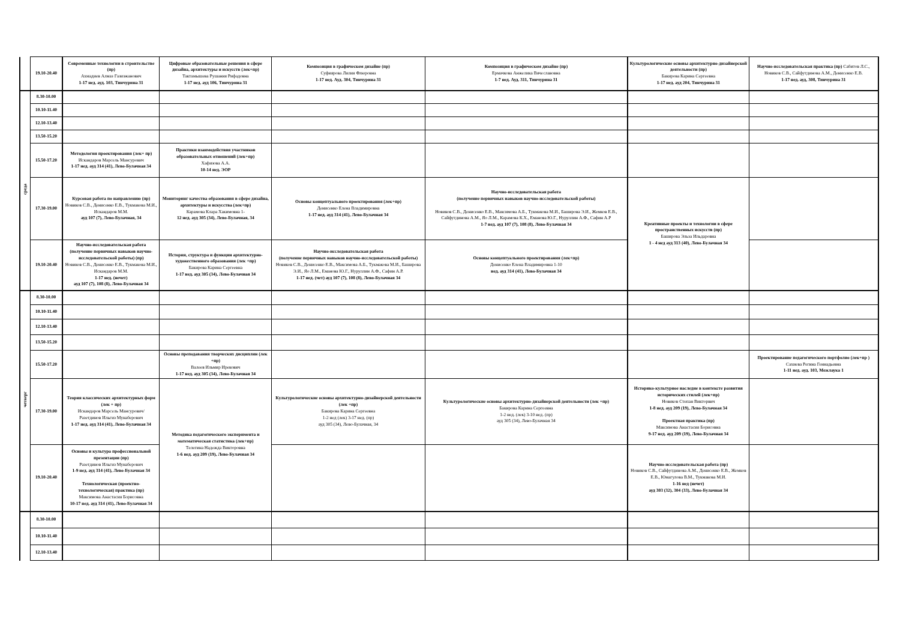| | 19.10-20.40 | Современные технологии в строительстве (пр) Ахмадиев Алмаз Газизжанович 1-17 нед. ауд. 103, Тинчурина 31 | Цифровые образовательные решения в сфере дизайна, архитектуры и искусств (лек+пр) Тактамышева Рушания Рифадовна 1-17 нед. ауд 106, Тинчурина 31 | Композиция в графическом дизайне (пр) Суфиярова Лилия Флюровна 1-17 нед. Ауд. 304, Тинчурина 31 | Композиция в графическом дизайне (пр) Ермачкова Анжелика Вячеславовна 1-7 нед. Ауд. 311, Тинчурина 31 | Культурологические основы архитектурно-дизайнерской деятельности (пр) Бакирова Карина Сергеевна 1-17 нед. ауд 204, Тинчурина 31 | Научно-исследовательская практика (пр) Сабитов Л.С., Новиков С.В., Сайфутдинова А.М., Денисенко Е.В. 1-17 нед. ауд, 308, Тинчурина 31 |
| среда | 8.30-10.00 | | | | | | |
| | 10.10-11.40 | | | | | | |
| | 12.10-13.40 | | | | | | |
| | 13.50-15.20 | | | | | | |
| | 15.50-17.20 | Методология проектирования (лек+ пр) Искандаров Марсель Мансурович 1-17 нед. ауд 314 (41), Лево-Булачная 34 | Практики взаимодействия участников образовательных отношений (лек+пр) Хафизова А.А. 10-14 нед. ЭОР | | | | |
| | 17.30-19.00 | Курсовая работа по направлению (пр) Новиков С.В., Денисенко Е.В., Тукмакова М.И., Искандаров М.М. ауд 107 (7), Лево-Булачная, 34 | Мониторинг качества образования в сфере дизайна, архитектуры и искусства (лек+пр) Карамова Клара Хакимовна 1- 12 нед. ауд 305 (34), Лево-Булачная, 34 | Основы концептуального проектирования (лек+пр) Денисенко Елена Владимировна 1-17 нед. ауд 314 (41), Лево-Булачная 34 | Научно-исследовательская работа (получение первичных навыков научно-исследовательской работы) Новиков С.В., Денисенко Е.В., Максимова А.Б., Тукмакова М.И., Баширова Э.И., Жемков Е.В., Сайфутдинова А.М., Яо Л.М., Карамова К.Х., Еманова Ю.Г., Нуруллин А.Ф., Сафин А.Р 1-7 нед. ауд 107 (7), 108 (8), Лево-Булачная 34 | Креативные проекты и технологии в сфере пространственных искусств (пр) Баширова Эльза Ильдаровна 1 - 4 нед ауд 313 (40), Лево-Булачная 34 | |
| | 19.10-20.40 | Научно-исследовательская работа (получение первичных навыков научно-исследовательской работы) (пр) Новиков С.В., Денисенко Е.В., Тукмакова М.И., Искандаров М.М. 1-17 нед. (нечет) ауд 107 (7), 108 (8), Лево-Булачная 34 | История, структура и функции архитектурно-художественного образования (лек +пр) Бакирова Карина Сергеевна 1-17 нед. ауд 305 (34), Лево-Булачная 34 | Научно-исследовательская работа (получение первичных навыков научно-исследовательской работы) Новиков С.В., Денисенко Е.В., Максимова А.Б., Тукмакова М.И., Баширова Э.И., Яо Л.М., Еманова Ю.Г., Нуруллин А.Ф., Сафин А.Р. 1-17 нед. (чет) ауд 107 (7), 108 (8), Лево-Булачная 34 | Основы концептуального проектирования (лек+пр) Денисенко Елена Владимировна 1-10 нед. ауд 314 (41), Лево-Булачная 34 | | |
| четверг | 8.30-10.00 | | | | | | |
| | 10.10-11.40 | | | | | | |
| | 12.10-13.40 | | | | | | |
| | 13.50-15.20 | | | | | | |
| | 15.50-17.20 | | Основы преподавания творческих дисциплин (лек +пр) Валеев Ильмир Ирекович 1-17 нед. ауд 305 (34), Лево-Булачная 34 | | | | Проектирование педагогического портфолио (лек+пр ) Сахиева Регина Геннадьевна 1-11 нед. ауд. 103, Межлаука 1 |
| | 17.30-19.00 | Теория классических архитектурных форм (лек + пр) Искандаров Марсель Мансурович/ Разетдинов Ильгиз Мунаберович 1-17 нед. ауд 314 (41), Лево-Булачная 34 | Методика педагогического эксперимента и математическая статистика (лек+пр) Телегина Надежда Викторовна 1-6 нед. ауд 209 (19), Лево-Булачная 34 | Культурологические основы архитектурно-дизайнерской деятельности (лек +пр) Бакирова Карина Сергеевна 1-2 нед (лек) 3-17 нед. (пр) ауд 305 (34), Лево-Булачная, 34 | Культурологические основы архитектурно-дизайнерской деятельности (лек +пр) Бакирова Карина Сергеевна 1-2 нед. (лек) 3-10 нед. (пр) ауд 305 (34), Лево-Булачная 34 | Историко-культурное наследие в контексте развития исторических стилей (лек+пр) Новиков Степан Викторвич 1-8 нед. ауд 209 (19), Лево-Булачная 34 Проектная практика (пр) Максимова Анастасия Борисовна 9-17 нед. ауд 209 (19), Лево-Булачная 34 | |
| | 19.10-20.40 | Основы и культура профессиональной презентации (пр) Разетдинов Ильгиз Мунаберович 1-9 нед. ауд 314 (41), Лево-Булачная 34 Технологическая (проектно-технологическая) практика (пр) Максимова Анастасия Борисовна 10-17 нед. ауд 314 (41), Лево-Булачная 34 | | | | Научно-исследовательская работа (пр) Новиков С.В., Сайфутдинова А.М., Денисенко Е.В., Жемков Е.В., Юмагулова В.М., Тукмакова М.И. 1-16 нед (нечет) ауд 303 (32), 304 (33), Лево-Булачная 34 | |
| | 8.30-10.00 | | | | | | |
| | 10.10-11.40 | | | | | | |
| | 12.10-13.40 | | | | | | |